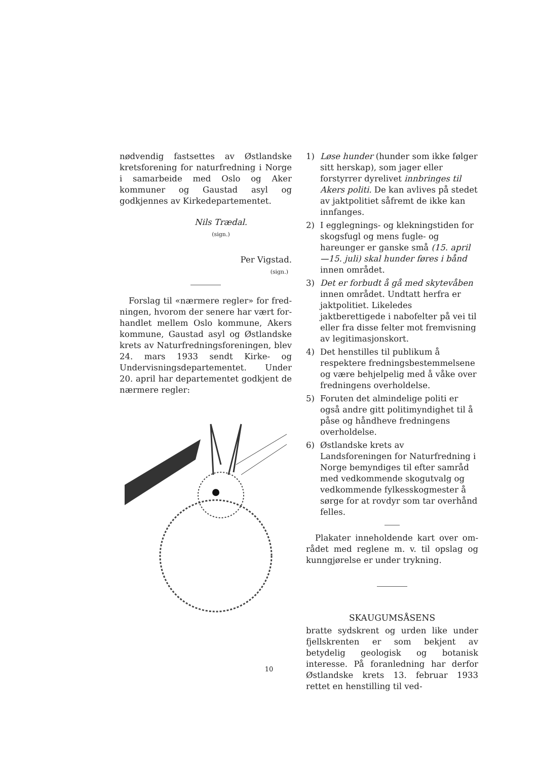nødvendig fastsettes av Østlandske krets­forening for naturfredning i Norge i sam­arbeide med Oslo og Aker kommuner og Gaustad asyl og godkjennes av Kirke­departementet.
Nils Trædal.
(sign.)
Per Vigstad.
(sign.)
Forslag til «nærmere regler» for fred­ningen, hvorom der senere har vært for­handlet mellem Oslo kommune, Akers kommune, Gaustad asyl og Østlandske krets av Naturfredningsforeningen, blev 24. mars 1933 sendt Kirke- og Undervis­ningsdepartementet. Under 20. april har departementet godkjent de nærmere regler:
1) Løse hunder (hunder som ikke følger sitt herskap), som jager eller forstyrrer dyrelivet innbringes til Akers politi. De kan avlives på stedet av jaktpoli­tiet såfremt de ikke kan innfanges.
2) I egglegnings- og klekningstiden for skogsfugl og mens fugle- og hareunger er ganske små (15. april—15. juli) skal hunder føres i bånd innen området.
3) Det er forbudt å gå med skytevåben innen området. Undtatt herfra er jakt­politiet. Likeledes jaktberettigede i nabofelter på vei til eller fra disse fel­ter mot fremvisning av legitimasjons­kort.
4) Det henstilles til publikum å respektere fredningsbestemmelsene og være be­hjelpelig med å våke over fredningens overholdelse.
5) Foruten det almindelige politi er også andre gitt politimyndighet til å påse og håndheve fredningens overholdelse.
6) Østlandske krets av Landsforeningen for Naturfredning i Norge bemyndiges til efter samråd med vedkommende skogutvalg og vedkommende fylkes­skogmester å sørge for at rovdyr som tar overhånd felles.
Plakater inneholdende kart over om­rådet med reglene m. v. til opslag og kunn­gjørelse er under trykning.
SKAUGUMSÅSENS
bratte sydskrent og urden like under fjell­skrenten er som bekjent av betydelig geo­logisk og botanisk interesse. På foranled­ning har derfor Østlandske krets 13. februar 1933 rettet en henstilling til ved-
10